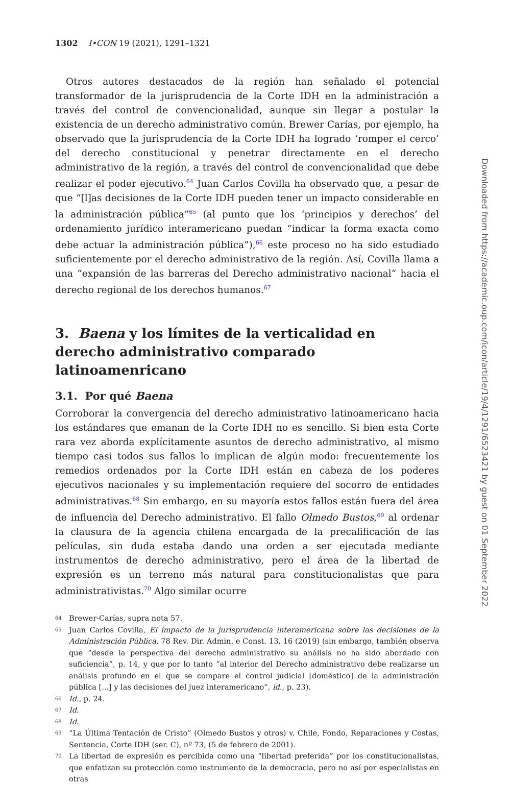1302 I•CON 19 (2021), 1291–1321
Otros autores destacados de la región han señalado el potencial transformador de la jurisprudencia de la Corte IDH en la administración a través del control de convencionalidad, aunque sin llegar a postular la existencia de un derecho administrativo común. Brewer Carías, por ejemplo, ha observado que la jurisprudencia de la Corte IDH ha logrado ‘romper el cerco’ del derecho constitucional y penetrar directamente en el derecho administrativo de la región, a través del control de convencionalidad que debe realizar el poder ejecutivo.<sup>64</sup> Juan Carlos Covilla ha observado que, a pesar de que “[l]as decisiones de la Corte IDH pueden tener un impacto considerable en la administración pública”<sup>65</sup> (al punto que los ‘principios y derechos’ del ordenamiento jurídico interamericano puedan “indicar la forma exacta como debe actuar la administración pública”),<sup>66</sup> este proceso no ha sido estudiado suficientemente por el derecho administrativo de la región. Así, Covilla llama a una “expansión de las barreras del Derecho administrativo nacional” hacia el derecho regional de los derechos humanos.<sup>67</sup>
3. Baena y los límites de la verticalidad en derecho administrativo comparado latinoamenricano
3.1. Por qué Baena
Corroborar la convergencia del derecho administrativo latinoamericano hacia los estándares que emanan de la Corte IDH no es sencillo. Si bien esta Corte rara vez aborda explícitamente asuntos de derecho administrativo, al mismo tiempo casi todos sus fallos lo implican de algún modo: frecuentemente los remedios ordenados por la Corte IDH están en cabeza de los poderes ejecutivos nacionales y su implementación requiere del socorro de entidades administrativas.<sup>68</sup> Sin embargo, en su mayoría estos fallos están fuera del área de influencia del Derecho administrativo. El fallo Olmedo Bustos,<sup>69</sup> al ordenar la clausura de la agencia chilena encargada de la precalificación de las películas, sin duda estaba dando una orden a ser ejecutada mediante instrumentos de derecho administrativo, pero el área de la libertad de expresión es un terreno más natural para constitucionalistas que para administrativistas.<sup>70</sup> Algo similar ocurre
64 Brewer-Carías, supra nota 57.
65 Juan Carlos Covilla, El impacto de la jurisprudencia interamericana sobre las decisiones de la Administración Pública, 78 Rev. Dir. Admin. e Const. 13, 16 (2019) (sin embargo, también observa que “desde la perspectiva del derecho administrativo su análisis no ha sido abordado con suficiencia”, p. 14, y que por lo tanto “al interior del Derecho administrativo debe realizarse un análisis profundo en el que se compare el control judicial [doméstico] de la administración pública [...] y las decisiones del juez interamericano”, id., p. 23).
66 Id., p. 24.
67 Id.
68 Id.
69 “La Última Tentación de Cristo” (Olmedo Bustos y otros) v. Chile, Fondo, Reparaciones y Costas, Sentencia, Corte IDH (ser. C), nº 73, (5 de febrero de 2001).
70 La libertad de expresión es percibida como una “libertad preferida” por los constitucionalistas, que enfatizan su protección como instrumento de la democracia, pero no así por especialistas en otras
Downloaded from https://academic.oup.com/icon/article/19/4/1291/6523421 by guest on 01 September 2022